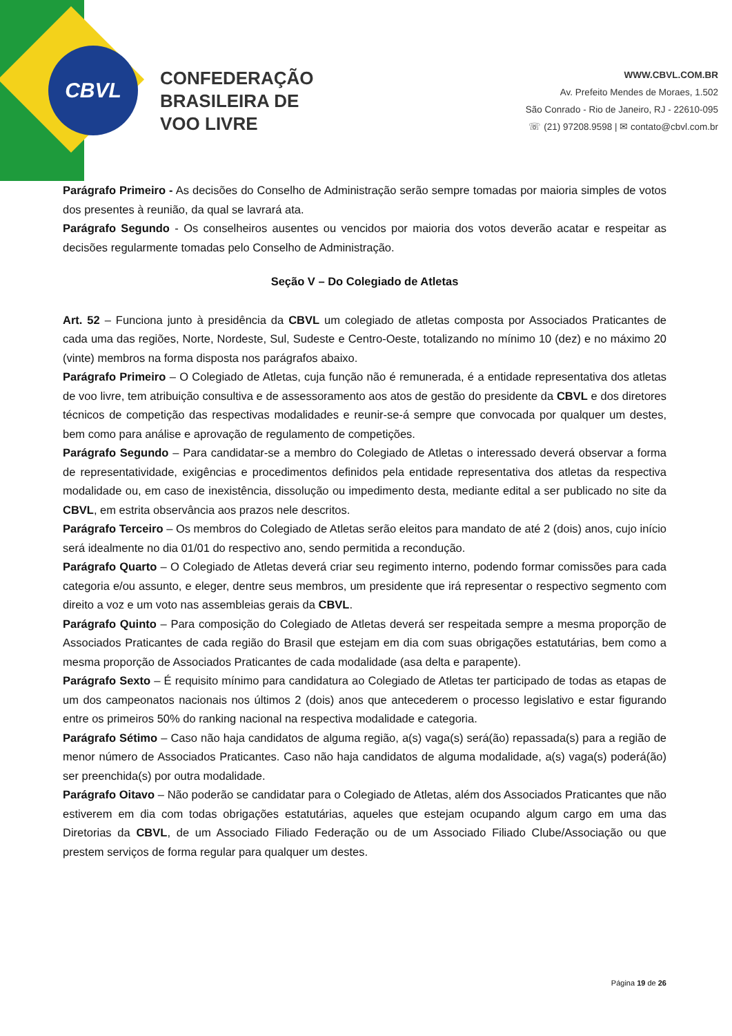CBVL
CONFEDERAÇÃO
BRASILEIRA DE
VOO LIVRE
WWW.CBVL.COM.BR
Av. Prefeito Mendes de Moraes, 1.502
São Conrado - Rio de Janeiro, RJ - 22610-095
☏ (21) 97208.9598 | ✉ contato@cbvl.com.br
Parágrafo Primeiro - As decisões do Conselho de Administração serão sempre tomadas por maioria simples de votos dos presentes à reunião, da qual se lavrará ata.
Parágrafo Segundo - Os conselheiros ausentes ou vencidos por maioria dos votos deverão acatar e respeitar as decisões regularmente tomadas pelo Conselho de Administração.
Seção V – Do Colegiado de Atletas
Art. 52 – Funciona junto à presidência da CBVL um colegiado de atletas composta por Associados Praticantes de cada uma das regiões, Norte, Nordeste, Sul, Sudeste e Centro-Oeste, totalizando no mínimo 10 (dez) e no máximo 20 (vinte) membros na forma disposta nos parágrafos abaixo.
Parágrafo Primeiro – O Colegiado de Atletas, cuja função não é remunerada, é a entidade representativa dos atletas de voo livre, tem atribuição consultiva e de assessoramento aos atos de gestão do presidente da CBVL e dos diretores técnicos de competição das respectivas modalidades e reunir-se-á sempre que convocada por qualquer um destes, bem como para análise e aprovação de regulamento de competições.
Parágrafo Segundo – Para candidatar-se a membro do Colegiado de Atletas o interessado deverá observar a forma de representatividade, exigências e procedimentos definidos pela entidade representativa dos atletas da respectiva modalidade ou, em caso de inexistência, dissolução ou impedimento desta, mediante edital a ser publicado no site da CBVL, em estrita observância aos prazos nele descritos.
Parágrafo Terceiro – Os membros do Colegiado de Atletas serão eleitos para mandato de até 2 (dois) anos, cujo início será idealmente no dia 01/01 do respectivo ano, sendo permitida a recondução.
Parágrafo Quarto – O Colegiado de Atletas deverá criar seu regimento interno, podendo formar comissões para cada categoria e/ou assunto, e eleger, dentre seus membros, um presidente que irá representar o respectivo segmento com direito a voz e um voto nas assembleias gerais da CBVL.
Parágrafo Quinto – Para composição do Colegiado de Atletas deverá ser respeitada sempre a mesma proporção de Associados Praticantes de cada região do Brasil que estejam em dia com suas obrigações estatutárias, bem como a mesma proporção de Associados Praticantes de cada modalidade (asa delta e parapente).
Parágrafo Sexto – É requisito mínimo para candidatura ao Colegiado de Atletas ter participado de todas as etapas de um dos campeonatos nacionais nos últimos 2 (dois) anos que antecederem o processo legislativo e estar figurando entre os primeiros 50% do ranking nacional na respectiva modalidade e categoria.
Parágrafo Sétimo – Caso não haja candidatos de alguma região, a(s) vaga(s) será(ão) repassada(s) para a região de menor número de Associados Praticantes. Caso não haja candidatos de alguma modalidade, a(s) vaga(s) poderá(ão) ser preenchida(s) por outra modalidade.
Parágrafo Oitavo – Não poderão se candidatar para o Colegiado de Atletas, além dos Associados Praticantes que não estiverem em dia com todas obrigações estatutárias, aqueles que estejam ocupando algum cargo em uma das Diretorias da CBVL, de um Associado Filiado Federação ou de um Associado Filiado Clube/Associação ou que prestem serviços de forma regular para qualquer um destes.
Página 19 de 26